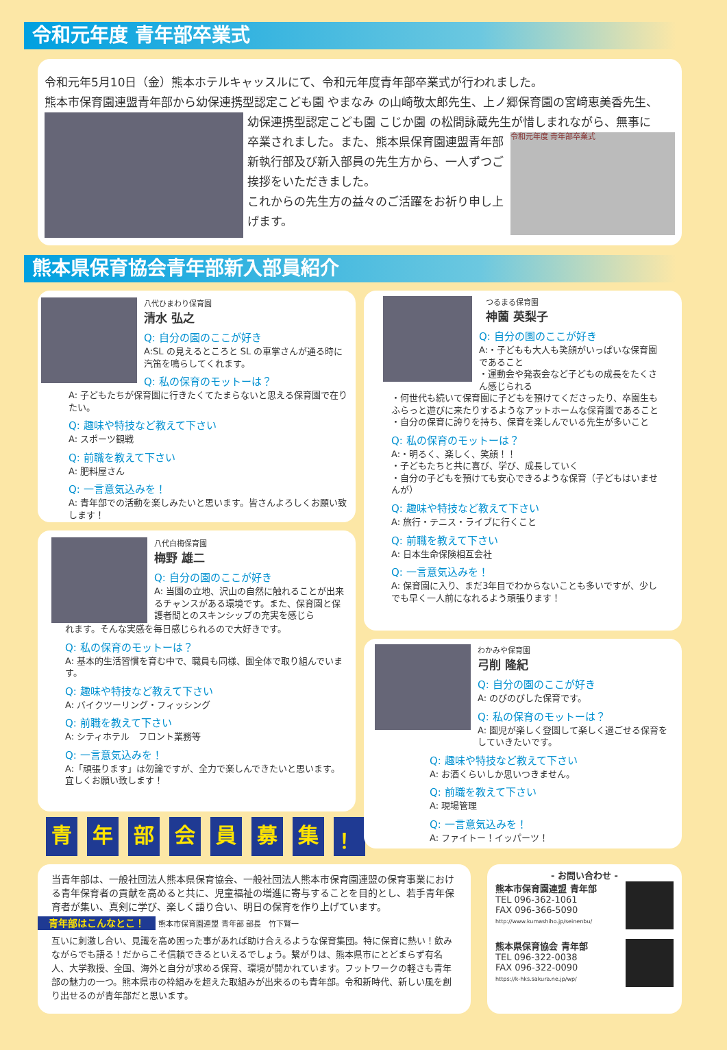令和元年度 青年部卒業式
令和元年5月10日（金）熊本ホテルキャッスルにて、令和元年度青年部卒業式が行われました。
熊本市保育園連盟青年部から幼保連携型認定こども園 やまなみ の山崎敬太郎先生、上ノ郷保育園の宮﨑恵美香先生、
幼保連携型認定こども園 こじか園 の松間詠蔵先生が惜しまれながら、無事に
卒業されました。また、熊本県保育園連盟青年部新執行部及び新入部員の先生方から、一人ずつご挨拶をいただきました。
これからの先生方の益々のご活躍をお祈り申し上げます。
令和元年度 青年部卒業式
熊本県保育協会青年部新入部員紹介
八代ひまわり保育園
清水 弘之
Q: 自分の園のここが好き
A:SL の見えるところと SL の車掌さんが通る時に汽笛を鳴らしてくれます。
Q: 私の保育のモットーは？
A: 子どもたちが保育園に行きたくてたまらないと思える保育園で在りたい。
Q: 趣味や特技など教えて下さい
A: スポーツ観戦
Q: 前職を教えて下さい
A: 肥料屋さん
Q: 一言意気込みを！
A: 青年部での活動を楽しみたいと思います。皆さんよろしくお願い致します！
八代白梅保育園
梅野 雄二
Q: 自分の園のここが好き
A: 当園の立地、沢山の自然に触れることが出来るチャンスがある環境です。また、保育園と保護者間とのスキンシップの充実を感じら
れます。そんな実感を毎日感じられるので大好きです。
Q: 私の保育のモットーは？
A: 基本的生活習慣を育む中で、職員も同様、園全体で取り組んでいます。
Q: 趣味や特技など教えて下さい
A: バイクツーリング・フィッシング
Q: 前職を教えて下さい
A: シティホテル　フロント業務等
Q: 一言意気込みを！
A:「頑張ります」は勿論ですが、全力で楽しんできたいと思います。宜しくお願い致します！
青 年 部 会 員 募 集 ！
つるまる保育園
神薗 英梨子
Q: 自分の園のここが好き
A:・子どもも大人も笑顔がいっぱいな保育園であること
・運動会や発表会など子どもの成長をたくさん感じられる
・何世代も続いて保育園に子どもを預けてくださったり、卒園生もふらっと遊びに来たりするようなアットホームな保育園であること
・自分の保育に誇りを持ち、保育を楽しんでいる先生が多いこと
Q: 私の保育のモットーは？
A:・明るく、楽しく、笑顔！！
・子どもたちと共に喜び、学び、成長していく
・自分の子どもを預けても安心できるような保育（子どもはいませんが）
Q: 趣味や特技など教えて下さい
A: 旅行・テニス・ライブに行くこと
Q: 前職を教えて下さい
A: 日本生命保険相互会社
Q: 一言意気込みを！
A: 保育園に入り、まだ3年目でわからないことも多いですが、少しでも早く一人前になれるよう頑張ります！
わかみや保育園
弓削 隆紀
Q: 自分の園のここが好き
A: のびのびした保育です。
Q: 私の保育のモットーは？
A: 園児が楽しく登園して楽しく過ごせる保育をしていきたいです。
Q: 趣味や特技など教えて下さい
A: お酒くらいしか思いつきません。
Q: 前職を教えて下さい
A: 現場管理
Q: 一言意気込みを！
A: ファイトー！イッパーツ！
当青年部は、一般社団法人熊本県保育協会、一般社団法人熊本市保育園連盟の保育事業における青年保育者の貢献を高めると共に、児童福祉の増進に寄与することを目的とし、若手青年保育者が集い、真剣に学び、楽しく語り合い、明日の保育を作り上げています。
青年部はこんなとこ！ 熊本市保育園連盟 青年部 部長　竹下賢一
互いに刺激し合い、見識を高め困った事があれば助け合えるような保育集団。特に保育に熱い！飲みながらでも語る！だからこそ信頼できるといえるでしょう。繋がりは、熊本県市にとどまらず有名人、大学教授、全国、海外と自分が求める保育、環境が開かれています。フットワークの軽さも青年部の魅力の一つ。熊本県市の枠組みを超えた取組みが出来るのも青年部。令和新時代、新しい風を創り出せるのが青年部だと思います。
- お問い合わせ -
熊本市保育園連盟 青年部
TEL 096-362-1061
FAX 096-366-5090
http://www.kumashiho.jp/seinenbu/
熊本県保育協会 青年部
TEL 096-322-0038
FAX 096-322-0090
https://k-hks.sakura.ne.jp/wp/